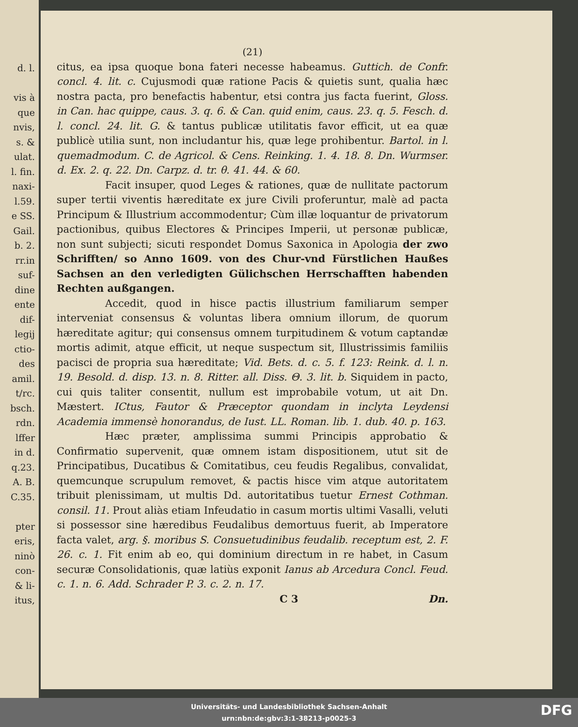d. l.
vis à
que
nvis,
s. &
ulat.
l. fin.
naxi-
l.59.
e SS.
Gail.
b. 2.
rr.in
suf-
dine
ente
dif-
legij
ctio-
des
amil.
t/rc.
bsch.
rdn.
lffer
in d.
q.23.
A. B.
C.35.
pter
eris,
ninò
con-
& li-
itus,
(21)
citus, ea ipsa quoque bona fateri necesse habeamus. Guttich. de Confr. concl. 4. lit. c. Cujusmodi quæ ratione Pacis & quietis sunt, qualia hæc nostra pacta, pro benefactis habentur, etsi contra jus facta fuerint, Gloss. in Can. hac quippe, caus. 3. q. 6. & Can. quid enim, caus. 23. q. 5. Fesch. d. l. concl. 24. lit. G. & tantus publicæ utilitatis favor efficit, ut ea quæ publicè utilia sunt, non includantur his, quæ lege prohibentur. Bartol. in l. quemadmodum. C. de Agricol. & Cens. Reinking. 1. 4. 18. 8. Dn. Wurmser. d. Ex. 2. q. 22. Dn. Carpz. d. tr. θ. 41. 44. & 60.
Facit insuper, quod Leges & rationes, quæ de nullitate pactorum super tertii viventis hæreditate ex jure Civili proferuntur, malè ad pacta Principum & Illustrium accommodentur; Cùm illæ loquantur de privatorum pactionibus, quibus Electores & Principes Imperii, ut personæ publicæ, non sunt subjecti; sicuti respondet Domus Saxonica in Apologia der zwo Schrifften/ so Anno 1609. von des Chur-vnd Fürstlichen Haußes Sachsen an den verledigten Gülichschen Herrschafften habenden Rechten außgangen.
Accedit, quod in hisce pactis illustrium familiarum semper interveniat consensus & voluntas libera omnium illorum, de quorum hæreditate agitur; qui consensus omnem turpitudinem & votum captandæ mortis adimit, atque efficit, ut neque suspectum sit, Illustrissimis familiis pacisci de propria sua hæreditate; Vid. Bets. d. c. 5. f. 123: Reink. d. l. n. 19. Besold. d. disp. 13. n. 8. Ritter. all. Diss. Θ. 3. lit. b. Siquidem in pacto, cui quis taliter consentit, nullum est improbabile votum, ut ait Dn. Mæstert. ICtus, Fautor & Præceptor quondam in inclyta Leydensi Academia immensè honorandus, de Iust. LL. Roman. lib. 1. dub. 40. p. 163.
Hæc præter, amplissima summi Principis approbatio & Confirmatio supervenit, quæ omnem istam dispositionem, utut sit de Principatibus, Ducatibus & Comitatibus, ceu feudis Regalibus, convalidat, quemcunque scrupulum removet, & pactis hisce vim atque autoritatem tribuit plenissimam, ut multis Dd. autoritatibus tuetur Ernest Cothman. consil. 11. Prout aliàs etiam Infeudatio in casum mortis ultimi Vasalli, veluti si possessor sine hæredibus Feudalibus demortuus fuerit, ab Imperatore facta valet, arg. §. moribus S. Consuetudinibus feudalib. receptum est, 2. F. 26. c. 1. Fit enim ab eo, qui dominium directum in re habet, in Casum securæ Consolidationis, quæ latiùs exponit Ianus ab Arcedura Concl. Feud. c. 1. n. 6. Add. Schrader P. 3. c. 2. n. 17.
C 3 Dn.
Universitäts- und Landesbibliothek Sachsen-Anhalt
urn:nbn:de:gbv:3:1-38213-p0025-3
DFG